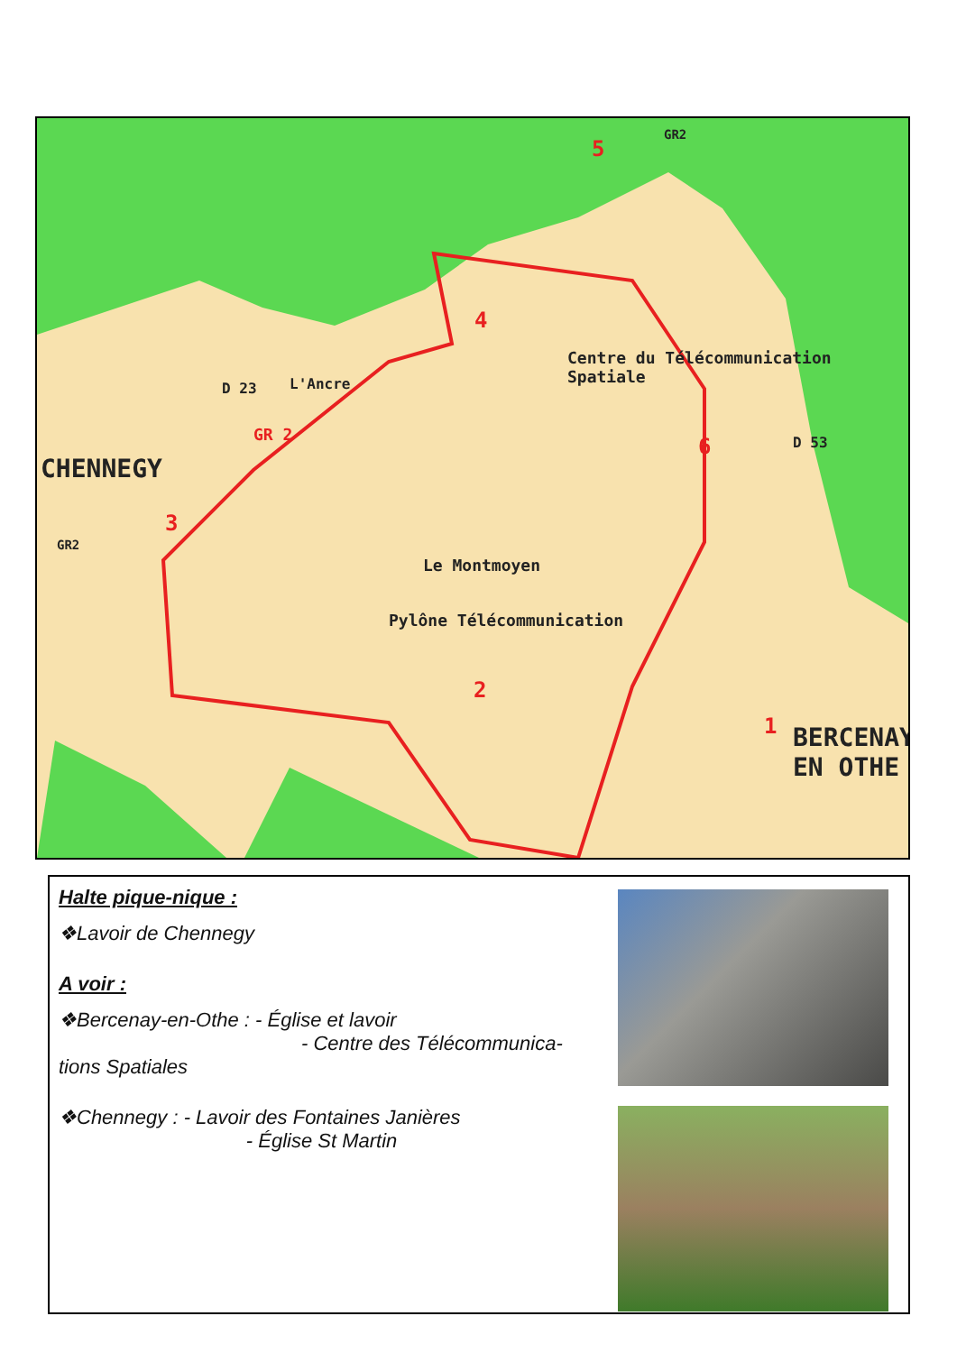CHENNEGY
Centre du Télécommunication
Spatiale
Le Montmoyen
Pylône Télécommunication
BERCENAY
EN OTHE
D 23 L'Ancre
GR 2 D 53
GR2
GR2
1
2
3
4
5
6
Halte pique-nique :
❖Lavoir de Chennegy
A voir :
❖Bercenay-en-Othe : - Église et lavoir
- Centre des Télécommunica-
tions Spatiales
❖Chennegy : - Lavoir des Fontaines Janières
- Église St Martin